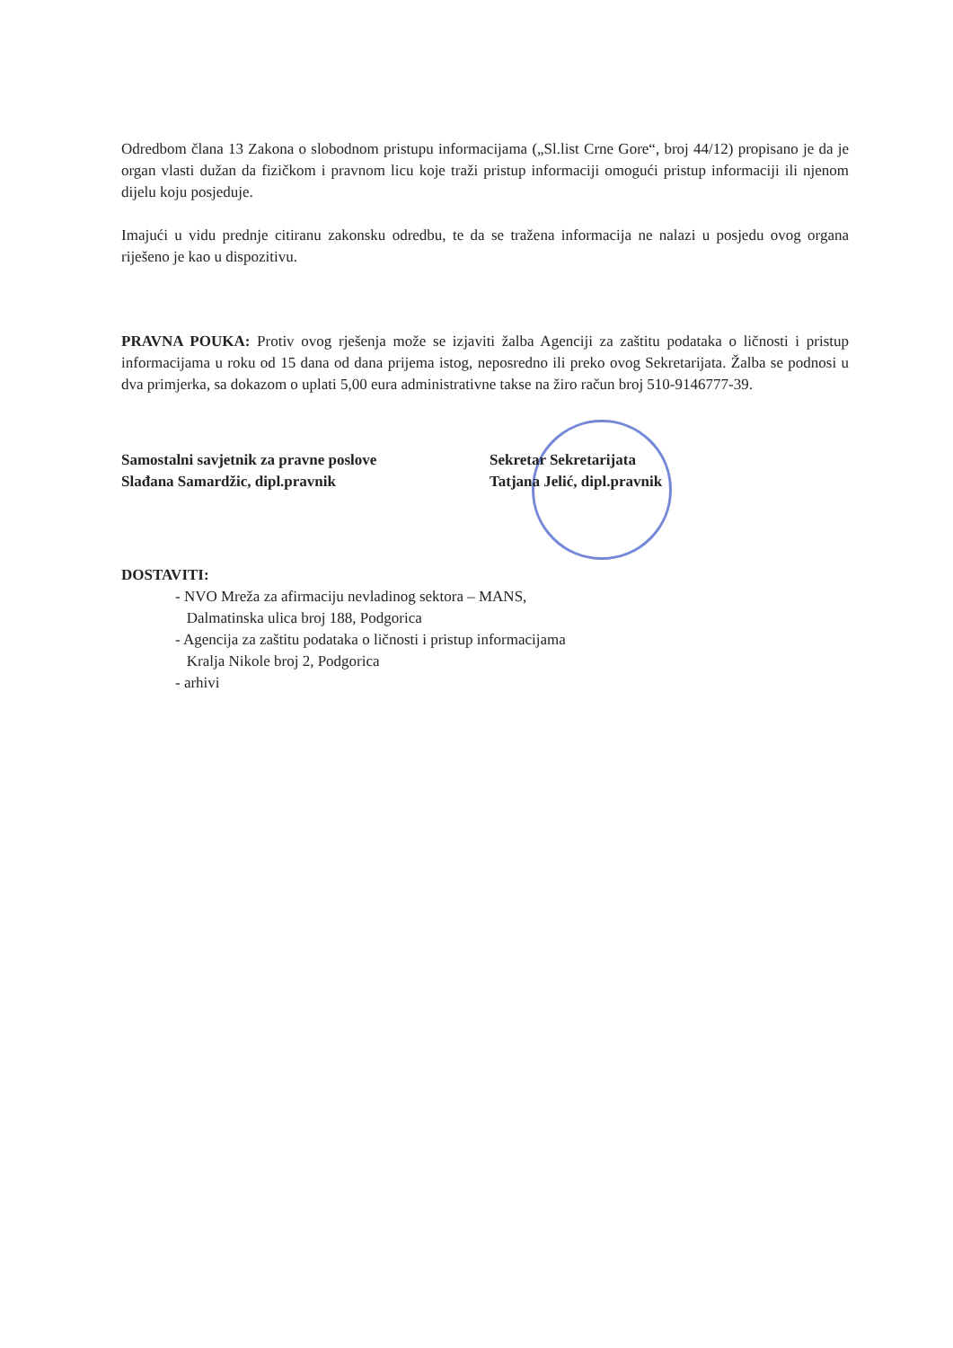Odredbom člana 13 Zakona o slobodnom pristupu informacijama („Sl.list Crne Gore“, broj 44/12) propisano je da je organ vlasti dužan da fizičkom i pravnom licu koje traži pristup informaciji omogući pristup informaciji ili njenom dijelu koju posjeduje.
Imajući u vidu prednje citiranu zakonsku odredbu, te da se tražena informacija ne nalazi u posjedu ovog organa riješeno je kao u dispozitivu.
PRAVNA POUKA: Protiv ovog rješenja može se izjaviti žalba Agenciji za zaštitu podataka o ličnosti i pristup informacijama u roku od 15 dana od dana prijema istog, neposredno ili preko ovog Sekretarijata. Žalba se podnosi u dva primjerka, sa dokazom o uplati 5,00 eura administrativne takse na žiro račun broj 510-9146777-39.
Samostalni savjetnik za pravne poslove
Slađana Samardžic, dipl.pravnik
Sekretar Sekretarijata
Tatjana Jelić, dipl.pravnik
DOSTAVITI:
- NVO Mreža za afirmaciju nevladinog sektora – MANS,
Dalmatinska ulica broj 188, Podgorica
- Agencija za zaštitu podataka o ličnosti i pristup informacijama
Kralja Nikole broj 2, Podgorica
- arhivi